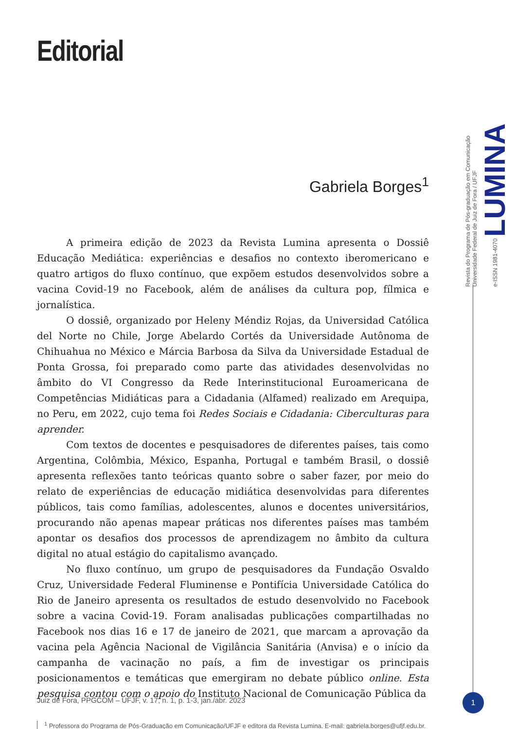Editorial
Gabriela Borges<sup>1</sup>
A primeira edição de 2023 da Revista Lumina apresenta o Dossiê Educação Mediática: experiências e desafios no contexto iberomericano e quatro artigos do fluxo contínuo, que expõem estudos desenvolvidos sobre a vacina Covid-19 no Facebook, além de análises da cultura pop, fílmica e jornalística.
O dossiê, organizado por Heleny Méndiz Rojas, da Universidad Católica del Norte no Chile, Jorge Abelardo Cortés da Universidade Autônoma de Chihuahua no México e Márcia Barbosa da Silva da Universidade Estadual de Ponta Grossa, foi preparado como parte das atividades desenvolvidas no âmbito do VI Congresso da Rede Interinstitucional Euroamericana de Competências Midiáticas para a Cidadania (Alfamed) realizado em Arequipa, no Peru, em 2022, cujo tema foi Redes Sociais e Cidadania: Ciberculturas para aprender.
Com textos de docentes e pesquisadores de diferentes países, tais como Argentina, Colômbia, México, Espanha, Portugal e também Brasil, o dossiê apresenta reflexões tanto teóricas quanto sobre o saber fazer, por meio do relato de experiências de educação midiática desenvolvidas para diferentes públicos, tais como famílias, adolescentes, alunos e docentes universitários, procurando não apenas mapear práticas nos diferentes países mas também apontar os desafios dos processos de aprendizagem no âmbito da cultura digital no atual estágio do capitalismo avançado.
No fluxo contínuo, um grupo de pesquisadores da Fundação Osvaldo Cruz, Universidade Federal Fluminense e Pontifícia Universidade Católica do Rio de Janeiro apresenta os resultados de estudo desenvolvido no Facebook sobre a vacina Covid-19. Foram analisadas publicações compartilhadas no Facebook nos dias 16 e 17 de janeiro de 2021, que marcam a aprovação da vacina pela Agência Nacional de Vigilância Sanitária (Anvisa) e o início da campanha de vacinação no país, a fim de investigar os principais posicionamentos e temáticas que emergiram no debate público online. Esta pesquisa contou com o apoio do Instituto Nacional de Comunicação Pública da
<sup>1</sup> Professora do Programa de Pós-Graduação em Comunicação/UFJF e editora da Revista Lumina. E-mail: gabriela.borges@ufjf.edu.br.
Revista do Programa de Pós-graduação em Comunicação
Universidade Federal de Juiz de Fora / UFJF
e-ISSN 1981-4070 LUMINA
Juiz de Fora, PPGCOM – UFJF, v. 17, n. 1, p. 1-3, jan./abr. 2023
1